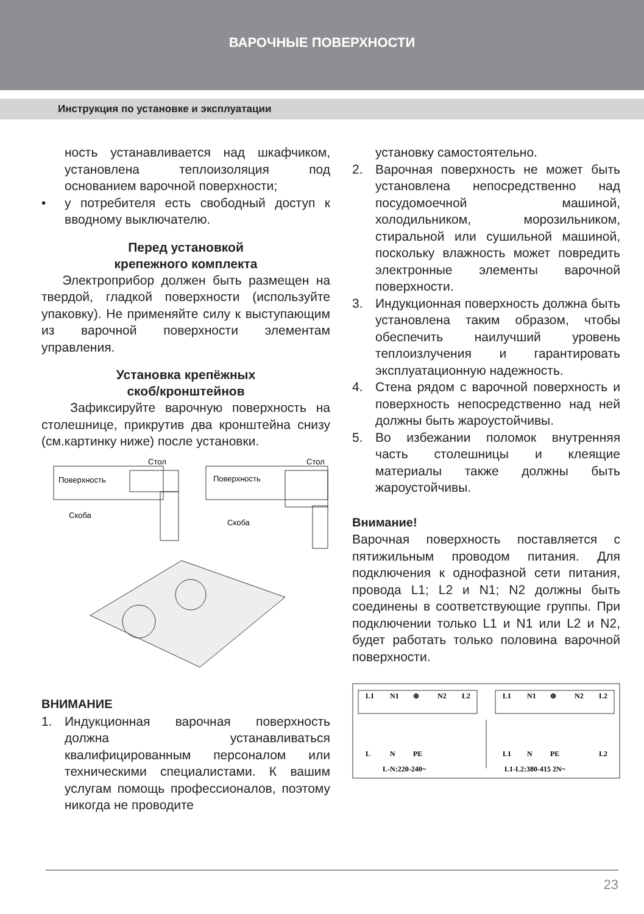ВАРОЧНЫЕ ПОВЕРХНОСТИ
Инструкция по установке и эксплуатации
ность устанавливается над шкафчиком, установлена теплоизоляция под основанием варочной поверхности;
• у потребителя есть свободный доступ к вводному выключателю.
Перед установкой
крепежного комплекта
Электроприбор должен быть размещен на твердой, гладкой поверхности (используйте упаковку). Не применяйте силу к выступающим из варочной поверхности элементам управления.
Установка крепёжных
скоб/кронштейнов
Зафиксируйте варочную поверхность на столешнице, прикрутив два кронштейна снизу (см.картинку ниже) после установки.
Поверхность
Стол
Скоба
Поверхность
Стол
Скоба
ВНИМАНИЕ
1. Индукционная варочная поверхность должна устанавливаться квалифицированным персоналом или техническими специалистами. К вашим услугам помощь профессионалов, поэтому никогда не проводите
установку самостоятельно.
2. Варочная поверхность не может быть установлена непосредственно над посудомоечной машиной, холодильником, морозильником, стиральной или сушильной машиной, поскольку влажность может повредить электронные элементы варочной поверхности.
3. Индукционная поверхность должна быть установлена таким образом, чтобы обеспечить наилучший уровень теплоизлучения и гарантировать эксплуатационную надежность.
4. Стена рядом с варочной поверхность и поверхность непосредственно над ней должны быть жароустойчивы.
5. Во избежании поломок внутренняя часть столешницы и клеящие материалы также должны быть жароустойчивы.
Внимание!
Варочная поверхность поставляется с пятижильным проводом питания. Для подключения к однофазной сети питания, провода L1; L2 и N1; N2 должны быть соединены в соответствующие группы. При подключении только L1 и N1 или L2 и N2, будет работать только половина варочной поверхности.
L1
N1
⊕
N2
L2
L1
N1
⊕
N2
L2
L
N
PE
L1
N
PE
L2
L-N:220-240~
L1-L2:380-415 2N~
23